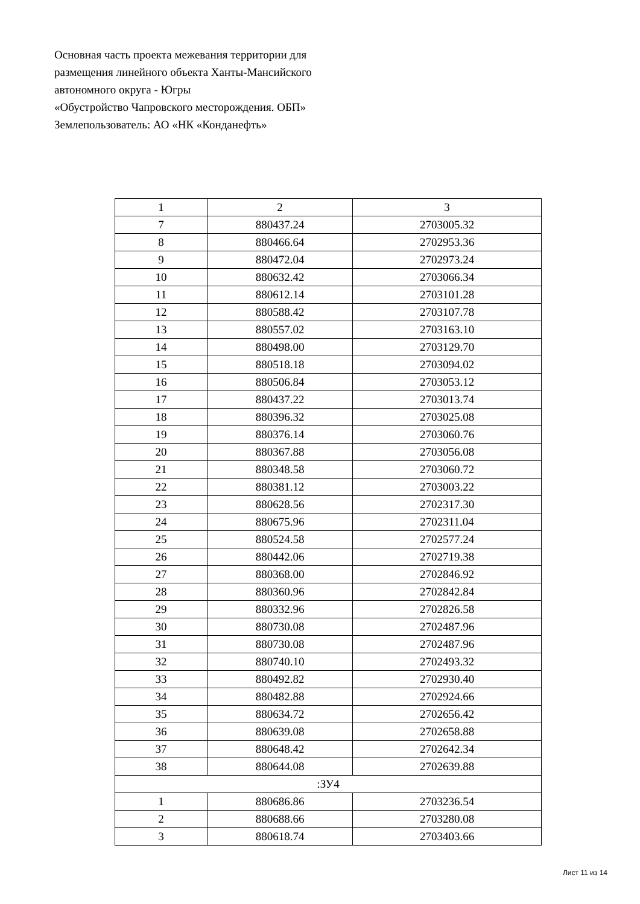Основная часть проекта межевания территории для
размещения линейного объекта Ханты-Мансийского
автономного округа - Югры
«Обустройство Чапровского месторождения. ОБП»
Землепользователь: АО «НК «Конданефть»
| 1 | 2 | 3 |
| 7 | 880437.24 | 2703005.32 |
| 8 | 880466.64 | 2702953.36 |
| 9 | 880472.04 | 2702973.24 |
| 10 | 880632.42 | 2703066.34 |
| 11 | 880612.14 | 2703101.28 |
| 12 | 880588.42 | 2703107.78 |
| 13 | 880557.02 | 2703163.10 |
| 14 | 880498.00 | 2703129.70 |
| 15 | 880518.18 | 2703094.02 |
| 16 | 880506.84 | 2703053.12 |
| 17 | 880437.22 | 2703013.74 |
| 18 | 880396.32 | 2703025.08 |
| 19 | 880376.14 | 2703060.76 |
| 20 | 880367.88 | 2703056.08 |
| 21 | 880348.58 | 2703060.72 |
| 22 | 880381.12 | 2703003.22 |
| 23 | 880628.56 | 2702317.30 |
| 24 | 880675.96 | 2702311.04 |
| 25 | 880524.58 | 2702577.24 |
| 26 | 880442.06 | 2702719.38 |
| 27 | 880368.00 | 2702846.92 |
| 28 | 880360.96 | 2702842.84 |
| 29 | 880332.96 | 2702826.58 |
| 30 | 880730.08 | 2702487.96 |
| 31 | 880730.08 | 2702487.96 |
| 32 | 880740.10 | 2702493.32 |
| 33 | 880492.82 | 2702930.40 |
| 34 | 880482.88 | 2702924.66 |
| 35 | 880634.72 | 2702656.42 |
| 36 | 880639.08 | 2702658.88 |
| 37 | 880648.42 | 2702642.34 |
| 38 | 880644.08 | 2702639.88 |
| :ЗУ4 | | |
| 1 | 880686.86 | 2703236.54 |
| 2 | 880688.66 | 2703280.08 |
| 3 | 880618.74 | 2703403.66 |
Лист 11 из 14